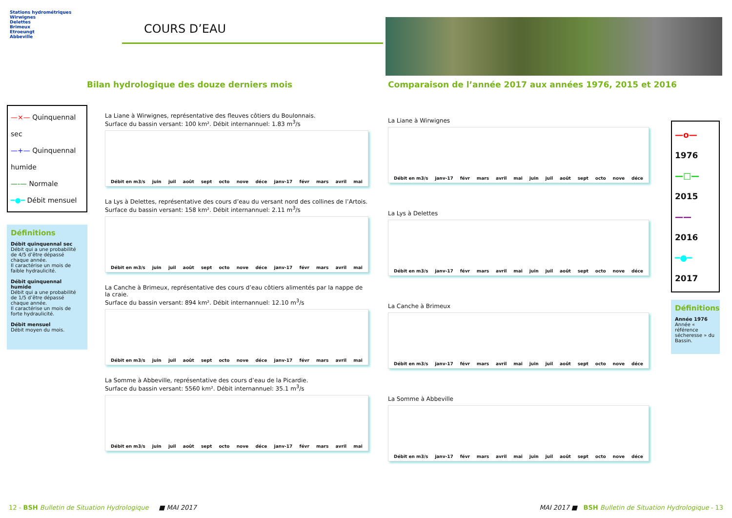Stations hydrométriques
Wirwignes
Delettes
Brimeux
Etroeungt
Abbeville
COURS D’EAU
Bilan hydrologique des douze derniers mois
Comparaison de l’année 2017 aux années 1976, 2015 et 2016
—×— Quinquennal sec
—+— Quinquennal humide
—-— Normale
━●━ Débit mensuel
Définitions
Débit quinquennal sec
Débit qui a une probabilité de 4/5 d’être dépassé chaque année.
Il caractérise un mois de faible hydraulicité.
Débit quinquennal humide
Débit qui a une probabilité de 1/5 d’être dépassé chaque année.
Il caractérise un mois de forte hydraulicité.
Débit mensuel
Débit moyen du mois.
La Liane à Wirwignes, représentative des fleuves côtiers du Boulonnais.
Surface du bassin versant: 100 km². Débit internannuel: 1.83 m<sup>3</sup>/s
Débit en m3/s juin juil août sept octo nove déce janv-17 févr mars avril mai
La Lys à Delettes, représentative des cours d’eau du versant nord des collines de l’Artois.
Surface du bassin versant: 158 km². Débit internannuel: 2.11 m<sup>3</sup>/s
Débit en m3/s juin juil août sept octo nove déce janv-17 févr mars avril mai
La Canche à Brimeux, représentative des cours d’eau côtiers alimentés par la nappe de la craie.
Surface du bassin versant: 894 km². Débit internannuel: 12.10 m<sup>3</sup>/s
Débit en m3/s juin juil août sept octo nove déce janv-17 févr mars avril mai
La Somme à Abbeville, représentative des cours d’eau de la Picardie.
Surface du bassin versant: 5560 km². Débit internannuel: 35.1 m<sup>3</sup>/s
Débit en m3/s juin juil août sept octo nove déce janv-17 févr mars avril mai
La Liane à Wirwignes
Débit en m3/s janv-17 févr mars avril mai juin juil août sept octo nove déce
La Lys à Delettes
Débit en m3/s janv-17 févr mars avril mai juin juil août sept octo nove déce
La Canche à Brimeux
Débit en m3/s janv-17 févr mars avril mai juin juil août sept octo nove déce
La Somme à Abbeville
Débit en m3/s janv-17 févr mars avril mai juin juil août sept octo nove déce
—o— 1976
—□— 2015
—— 2016
━●━ 2017
Définitions
Année 1976
Année « référence sécheresse » du Bassin.
12 - BSH Bulletin de Situation Hydrologique ■ MAI 2017
MAI 2017 ■ BSH Bulletin de Situation Hydrologique - 13